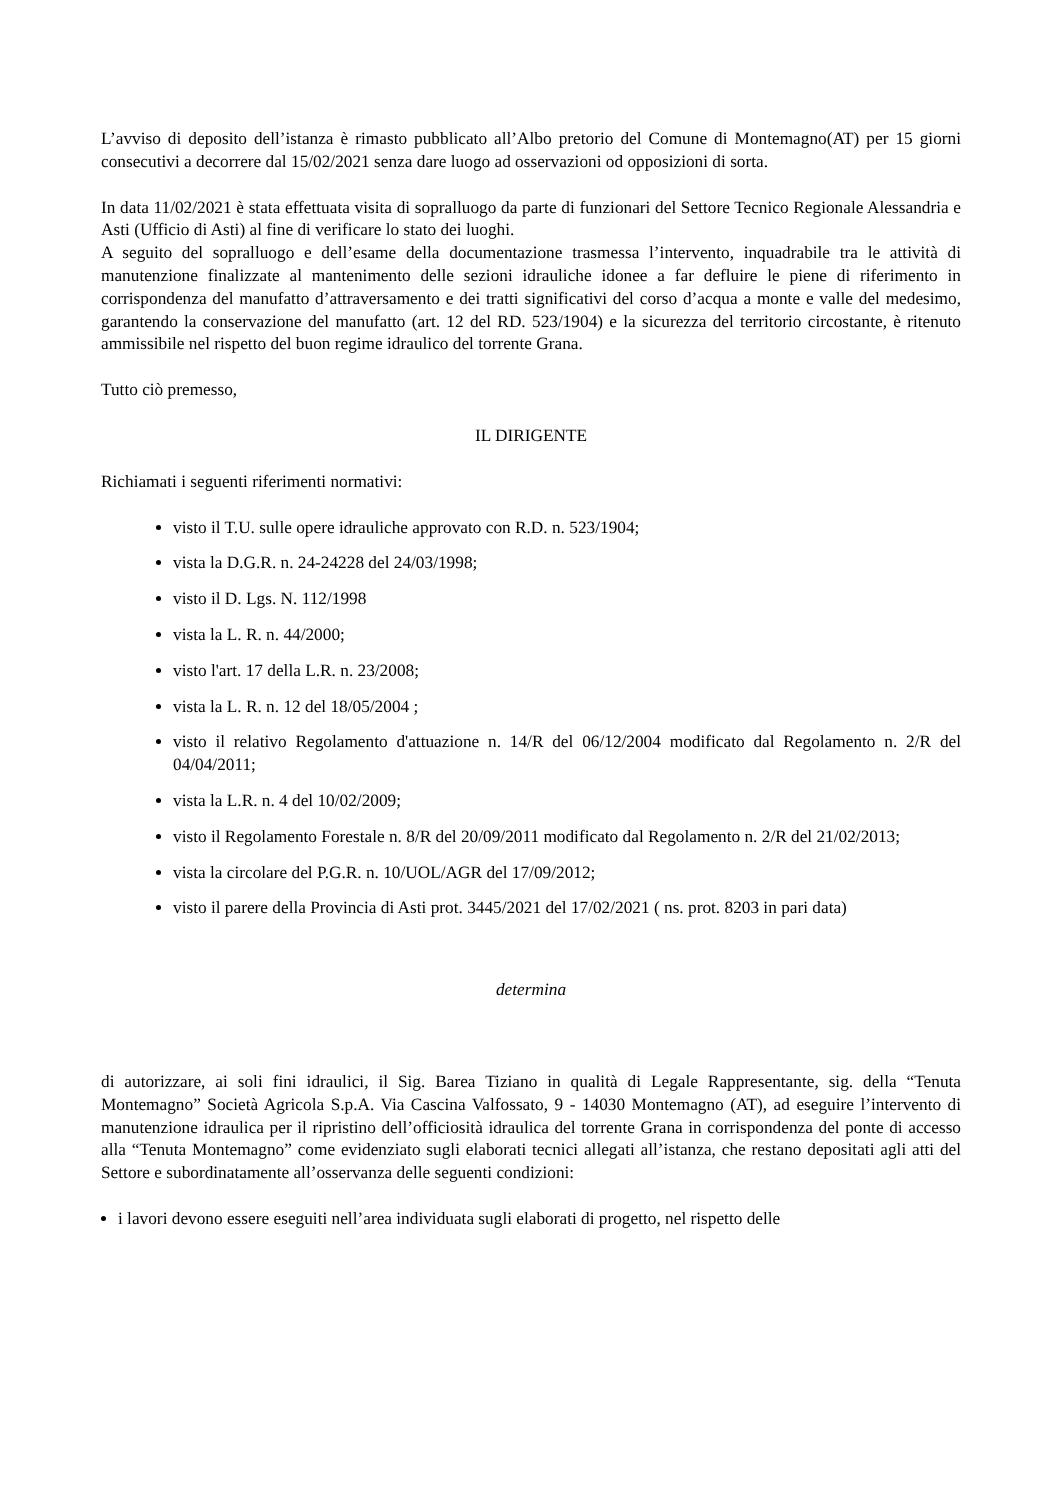L’avviso di deposito dell’istanza è rimasto pubblicato all’Albo pretorio del Comune di Montemagno(AT) per 15 giorni consecutivi a decorrere dal 15/02/2021 senza dare luogo ad osservazioni od opposizioni di sorta.
In data 11/02/2021 è stata effettuata visita di sopralluogo da parte di funzionari del Settore Tecnico Regionale Alessandria e Asti (Ufficio di Asti) al fine di verificare lo stato dei luoghi.
A seguito del sopralluogo e dell’esame della documentazione trasmessa l’intervento, inquadrabile tra le attività di manutenzione finalizzate al mantenimento delle sezioni idrauliche idonee a far defluire le piene di riferimento in corrispondenza del manufatto d’attraversamento e dei tratti significativi del corso d’acqua a monte e valle del medesimo, garantendo la conservazione del manufatto (art. 12 del RD. 523/1904) e la sicurezza del territorio circostante, è ritenuto ammissibile nel rispetto del buon regime idraulico del torrente Grana.
Tutto ciò premesso,
IL DIRIGENTE
Richiamati i seguenti riferimenti normativi:
visto il T.U. sulle opere idrauliche approvato con R.D. n. 523/1904;
vista la D.G.R. n. 24-24228 del 24/03/1998;
visto il D. Lgs. N. 112/1998
vista la L. R. n. 44/2000;
visto l'art. 17 della L.R. n. 23/2008;
vista la L. R. n. 12 del 18/05/2004 ;
visto il relativo Regolamento d'attuazione n. 14/R del 06/12/2004 modificato dal Regolamento n. 2/R del 04/04/2011;
vista la L.R. n. 4 del 10/02/2009;
visto il Regolamento Forestale n. 8/R del 20/09/2011 modificato dal Regolamento n. 2/R del 21/02/2013;
vista la circolare del P.G.R. n. 10/UOL/AGR del 17/09/2012;
visto il parere della Provincia di Asti prot. 3445/2021 del 17/02/2021 ( ns. prot. 8203 in pari data)
determina
di autorizzare, ai soli fini idraulici, il Sig. Barea Tiziano in qualità di Legale Rappresentante, sig. della “Tenuta Montemagno” Società Agricola S.p.A. Via Cascina Valfossato, 9 - 14030 Montemagno (AT), ad eseguire l’intervento di manutenzione idraulica per il ripristino dell’officiosità idraulica del torrente Grana in corrispondenza del ponte di accesso alla “Tenuta Montemagno” come evidenziato sugli elaborati tecnici allegati all’istanza, che restano depositati agli atti del Settore e subordinatamente all’osservanza delle seguenti condizioni:
i lavori devono essere eseguiti nell’area individuata sugli elaborati di progetto, nel rispetto delle